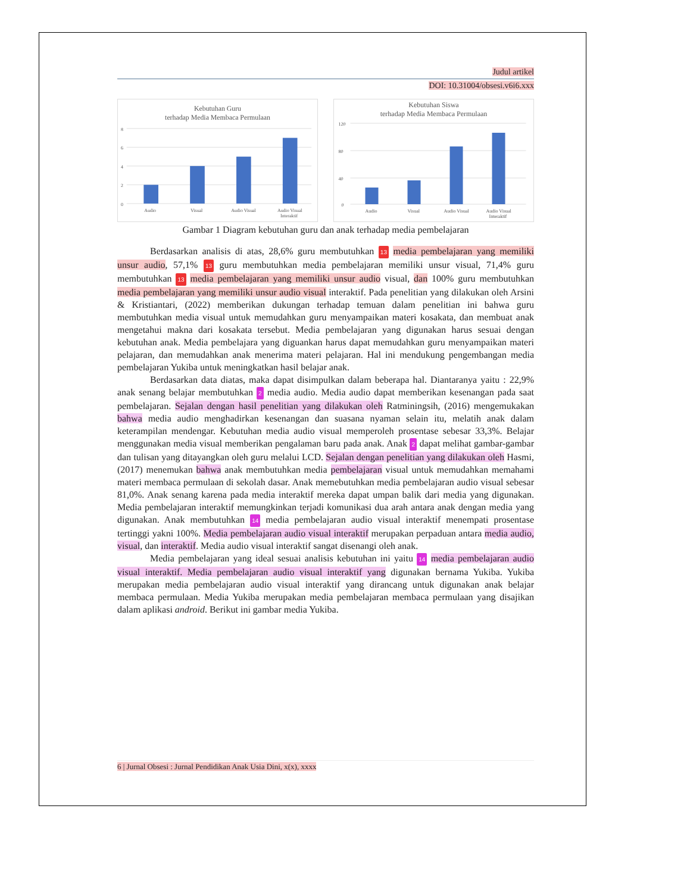Judul artikel
DOI: 10.31004/obsesi.v6i6.xxx
Kebutuhan Guru
terhadap Media Membaca Permulaan
8
6
4
2
0
Audio
Visual
Audio Visual
Audio Visual
Interaktif
Kebutuhan Siswa
terhadap Media Membaca Permulaan
120
80
40
0
Audio
Visual
Audio Visual
Audio Visual
Interaktif
Gambar 1 Diagram kebutuhan guru dan anak terhadap media pembelajaran
Berdasarkan analisis di atas, 28,6% guru membutuhkan 13 media pembelajaran yang memiliki unsur audio, 57,1% 13 guru membutuhkan media pembelajaran memiliki unsur visual, 71,4% guru membutuhkan 13 media pembelajaran yang memiliki unsur audio visual, dan 100% guru membutuhkan media pembelajaran yang memiliki unsur audio visual interaktif. Pada penelitian yang dilakukan oleh Arsini & Kristiantari, (2022) memberikan dukungan terhadap temuan dalam penelitian ini bahwa guru membutuhkan media visual untuk memudahkan guru menyampaikan materi kosakata, dan membuat anak mengetahui makna dari kosakata tersebut. Media pembelajaran yang digunakan harus sesuai dengan kebutuhan anak. Media pembelajara yang diguankan harus dapat memudahkan guru menyampaikan materi pelajaran, dan memudahkan anak menerima materi pelajaran. Hal ini mendukung pengembangan media pembelajaran Yukiba untuk meningkatkan hasil belajar anak.
Berdasarkan data diatas, maka dapat disimpulkan dalam beberapa hal. Diantaranya yaitu : 22,9% anak senang belajar membutuhkan 2 media audio. Media audio dapat memberikan kesenangan pada saat pembelajaran. Sejalan dengan hasil penelitian yang dilakukan oleh Ratminingsih, (2016) mengemukakan bahwa media audio menghadirkan kesenangan dan suasana nyaman selain itu, melatih anak dalam keterampilan mendengar. Kebutuhan media audio visual memperoleh prosentase sebesar 33,3%. Belajar menggunakan media visual memberikan pengalaman baru pada anak. Anak 2 dapat melihat gambar-gambar dan tulisan yang ditayangkan oleh guru melalui LCD. Sejalan dengan penelitian yang dilakukan oleh Hasmi, (2017) menemukan bahwa anak membutuhkan media pembelajaran visual untuk memudahkan memahami materi membaca permulaan di sekolah dasar. Anak memebutuhkan media pembelajaran audio visual sebesar 81,0%. Anak senang karena pada media interaktif mereka dapat umpan balik dari media yang digunakan. Media pembelajaran interaktif memungkinkan terjadi komunikasi dua arah antara anak dengan media yang digunakan. Anak membutuhkan 14 media pembelajaran audio visual interaktif menempati prosentase tertinggi yakni 100%. Media pembelajaran audio visual interaktif merupakan perpaduan antara media audio, visual, dan interaktif. Media audio visual interaktif sangat disenangi oleh anak.
Media pembelajaran yang ideal sesuai analisis kebutuhan ini yaitu 14 media pembelajaran audio visual interaktif. Media pembelajaran audio visual interaktif yang digunakan bernama Yukiba. Yukiba merupakan media pembelajaran audio visual interaktif yang dirancang untuk digunakan anak belajar membaca permulaan. Media Yukiba merupakan media pembelajaran membaca permulaan yang disajikan dalam aplikasi android. Berikut ini gambar media Yukiba.
6 | Jurnal Obsesi : Jurnal Pendidikan Anak Usia Dini, x(x), xxxx